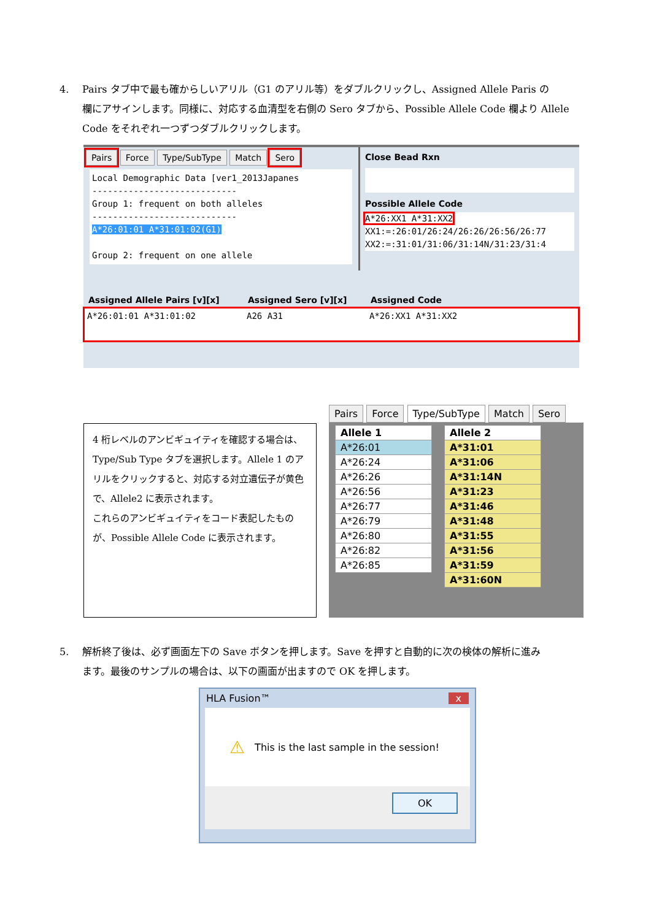4. Pairs タブ中で最も確からしいアリル（G1 のアリル等）をダブルクリックし、Assigned Allele Paris の
欄にアサインします。同様に、対応する血清型を右側の Sero タブから、Possible Allele Code 欄より Allele Code をそれぞれ一つずつダブルクリックします。
Pairs Force Type/SubType Match Sero
Local Demographic Data [ver1_2013Japanes
----------------------------
Group 1: frequent on both alleles
----------------------------
A*26:01:01 A*31:01:02(G1)
Group 2: frequent on one allele
Close Bead Rxn
Possible Allele Code
A*26:XX1 A*31:XX2
XX1:=:26:01/26:24/26:26/26:56/26:77
XX2:=:31:01/31:06/31:14N/31:23/31:4
Assigned Allele Pairs [v][x] Assigned Sero [v][x] Assigned Code
A*26:01:01 A*31:01:02 A26 A31 A*26:XX1 A*31:XX2
4 桁レベルのアンビギュイティを確認する場合は、Type/Sub Type タブを選択します。Allele 1 のアリルをクリックすると、対応する対立遺伝子が黄色で、Allele2 に表示されます。
これらのアンビギュイティをコード表記したものが、Possible Allele Code に表示されます。
Pairs Force Type/SubType Match Sero
| Allele 1 |
| --- |
| A*26:01 |
| A*26:24 |
| A*26:26 |
| A*26:56 |
| A*26:77 |
| A*26:79 |
| A*26:80 |
| A*26:82 |
| A*26:85 |
| Allele 2 |
| --- |
| A*31:01 |
| A*31:06 |
| A*31:14N |
| A*31:23 |
| A*31:46 |
| A*31:48 |
| A*31:55 |
| A*31:56 |
| A*31:59 |
| A*31:60N |
5. 解析終了後は、必ず画面左下の Save ボタンを押します。Save を押すと自動的に次の検体の解析に進み
ます。最後のサンプルの場合は、以下の画面が出ますので OK を押します。
HLA Fusion™ x
⚠ This is the last sample in the session!
OK